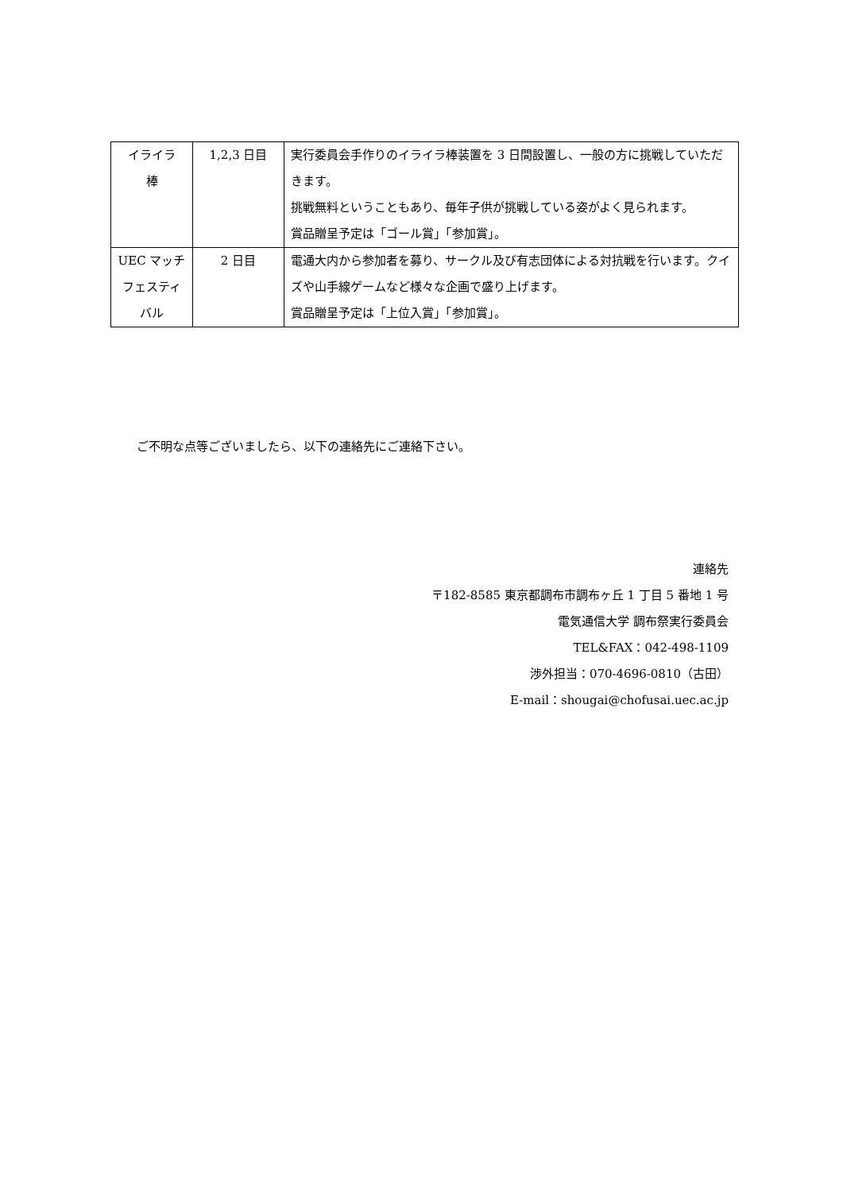| イライラ 棒 | 1,2,3 日目 | 実行委員会手作りのイライラ棒装置を 3 日間設置し、一般の方に挑戦していただきます。 挑戦無料ということもあり、毎年子供が挑戦している姿がよく見られます。 賞品贈呈予定は「ゴール賞」「参加賞」。 |
| UEC マッチフェスティバル | 2 日目 | 電通大内から参加者を募り、サークル及び有志団体による対抗戦を行います。クイズや山手線ゲームなど様々な企画で盛り上げます。 賞品贈呈予定は「上位入賞」「参加賞」。 |
ご不明な点等ございましたら、以下の連絡先にご連絡下さい。
連絡先
〒182-8585 東京都調布市調布ヶ丘 1 丁目 5 番地 1 号
電気通信大学 調布祭実行委員会
TEL&FAX：042-498-1109
渉外担当：070-4696-0810（古田）
E-mail：shougai@chofusai.uec.ac.jp